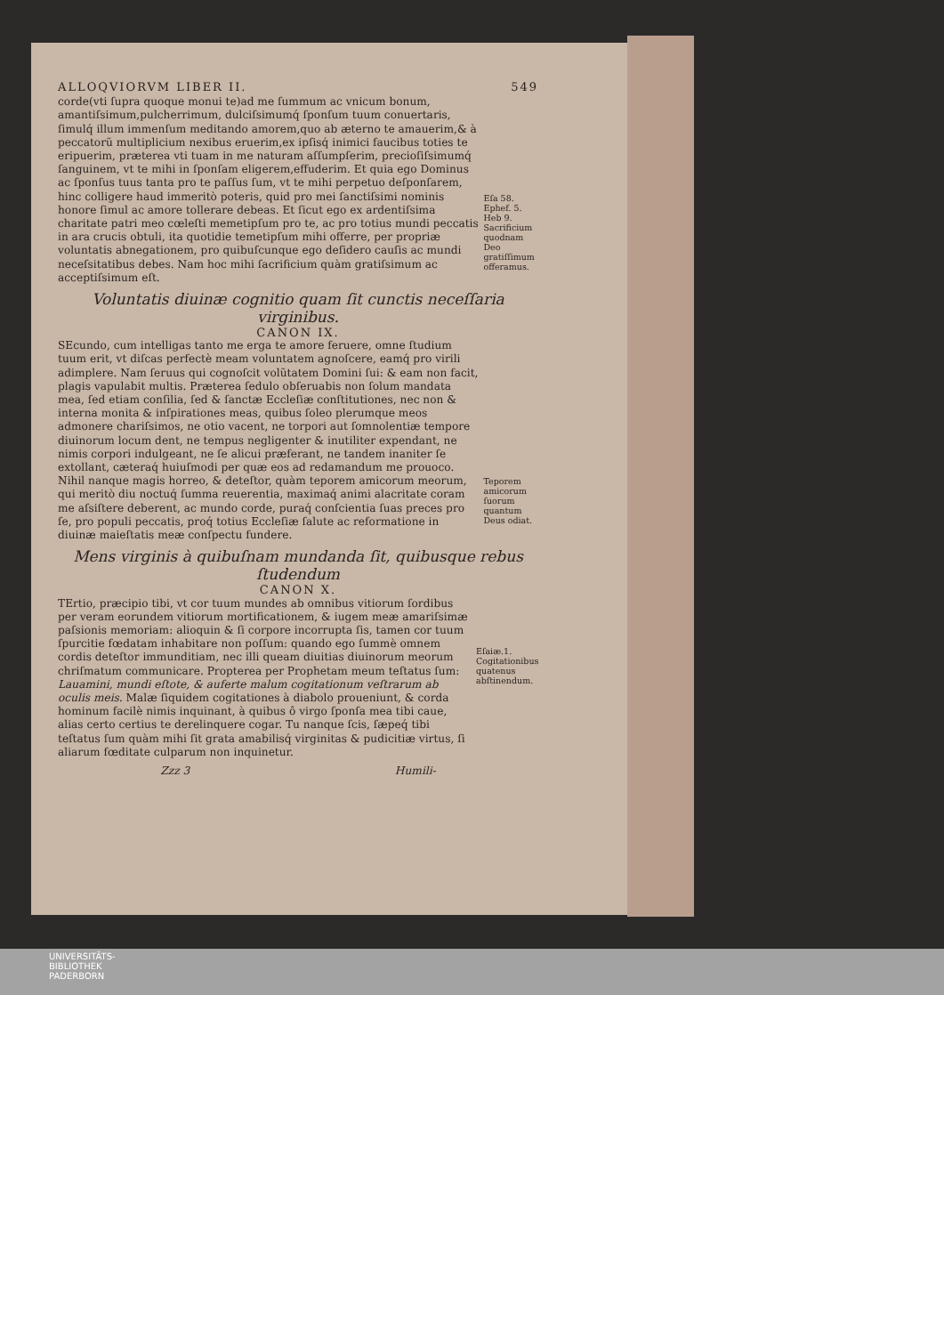ALLOQVIORVM LIBER II. 549
corde(vti ſupra quoque monui te)ad me ſummum ac vnicum bonum, amantiſsimum,pulcherrimum, dulciſsimumq́ ſponſum tuum conuertaris, ſimulq́ illum immenſum meditando amorem,quo ab æterno te amauerim,& à peccatorũ multiplicium nexibus eruerim,ex ipſisq́ inimici faucibus toties te eripuerim, præterea vti tuam in me naturam aſſumpſerim, precioſiſsimumq́ ſanguinem, vt te mihi in ſponſam eligerem,effuderim. Et quia ego Dominus ac ſponſus tuus tanta pro te paſſus ſum, vt te mihi perpetuo deſponſarem, hinc colligere haud immeritò poteris, quid pro mei ſanctiſsimi nominis honore ſimul ac amore tollerare debeas. Et ſicut ego ex ardentiſsima charitate patri meo cœleſti memetipſum pro te, ac pro totius mundi peccatis in ara crucis obtuli, ita quotidie temetipſum mihi offerre, per propriæ voluntatis abnegationem, pro quibuſcunque ego deſidero cauſis ac mundi neceſsitatibus debes. Nam hoc mihi ſacrificium quàm gratiſsimum ac acceptiſsimum eſt.
Eſa 58. Ephef. 5. Heb 9. Sacrificium quodnam Deo gratiſſimum offeramus.
Voluntatis diuinæ cognitio quam ſit cunctis neceſſaria virginibus.
CANON IX.
SEcundo, cum intelligas tanto me erga te amore feruere, omne ſtudium tuum erit, vt diſcas perfectè meam voluntatem agnoſcere, eamq́ pro virili adimplere. Nam ſeruus qui cognoſcit volũtatem Domini ſui: & eam non facit, plagis vapulabit multis. Præterea ſedulo obſeruabis non ſolum mandata mea, ſed etiam conſilia, ſed & ſanctæ Eccleſiæ conſtitutiones, nec non & interna monita & inſpirationes meas, quibus ſoleo plerumque meos admonere chariſsimos, ne otio vacent, ne torpori aut ſomnolentiæ tempore diuinorum locum dent, ne tempus negligenter & inutiliter expendant, ne nimis corpori indulgeant, ne ſe alicui præferant, ne tandem inaniter ſe extollant, cæteraq́ huiuſmodi per quæ eos ad redamandum me prouoco. Nihil nanque magis horreo, & deteſtor, quàm teporem amicorum meorum, qui meritò diu noctuq́ ſumma reuerentia, maximaq́ animi alacritate coram me aſsiſtere deberent, ac mundo corde, puraq́ conſcientia ſuas preces pro ſe, pro populi peccatis, proq́ totius Eccleſiæ ſalute ac reformatione in diuinæ maieſtatis meæ conſpectu fundere.
Teporem amicorum ſuorum quantum Deus odiat.
Mens virginis à quibuſnam mundanda ſit, quibusque rebus ſtudendum
CANON X.
TErtio, præcipio tibi, vt cor tuum mundes ab omnibus vitiorum ſordibus per veram eorundem vitiorum mortificationem, & iugem meæ amariſsimæ paſsionis memoriam: alioquin & ſi corpore incorrupta ſis, tamen cor tuum ſpurcitie fœdatam inhabitare non poſſum: quando ego ſummè omnem cordis deteſtor immunditiam, nec illi queam diuitias diuinorum meorum chriſmatum communicare. Propterea per Prophetam meum teſtatus ſum: Lauamini, mundi eſtote, & auferte malum cogitationum veſtrarum ab oculis meis. Malæ ſiquidem cogitationes à diabolo proueniunt, & corda hominum facilè nimis inquinant, à quibus ô virgo ſponſa mea tibi caue, alias certo certius te derelinquere cogar. Tu nanque ſcis, ſæpeq́ tibi teſtatus ſum quàm mihi ſit grata amabilisq́ virginitas & pudicitiæ virtus, ſi aliarum fœditate culparum non inquinetur.
Eſaiæ.1. Cogitationibus quatenus abſtinendum.
Zzz 3 Humili-
UNIVERSITÄTS-
BIBLIOTHEK
PADERBORN